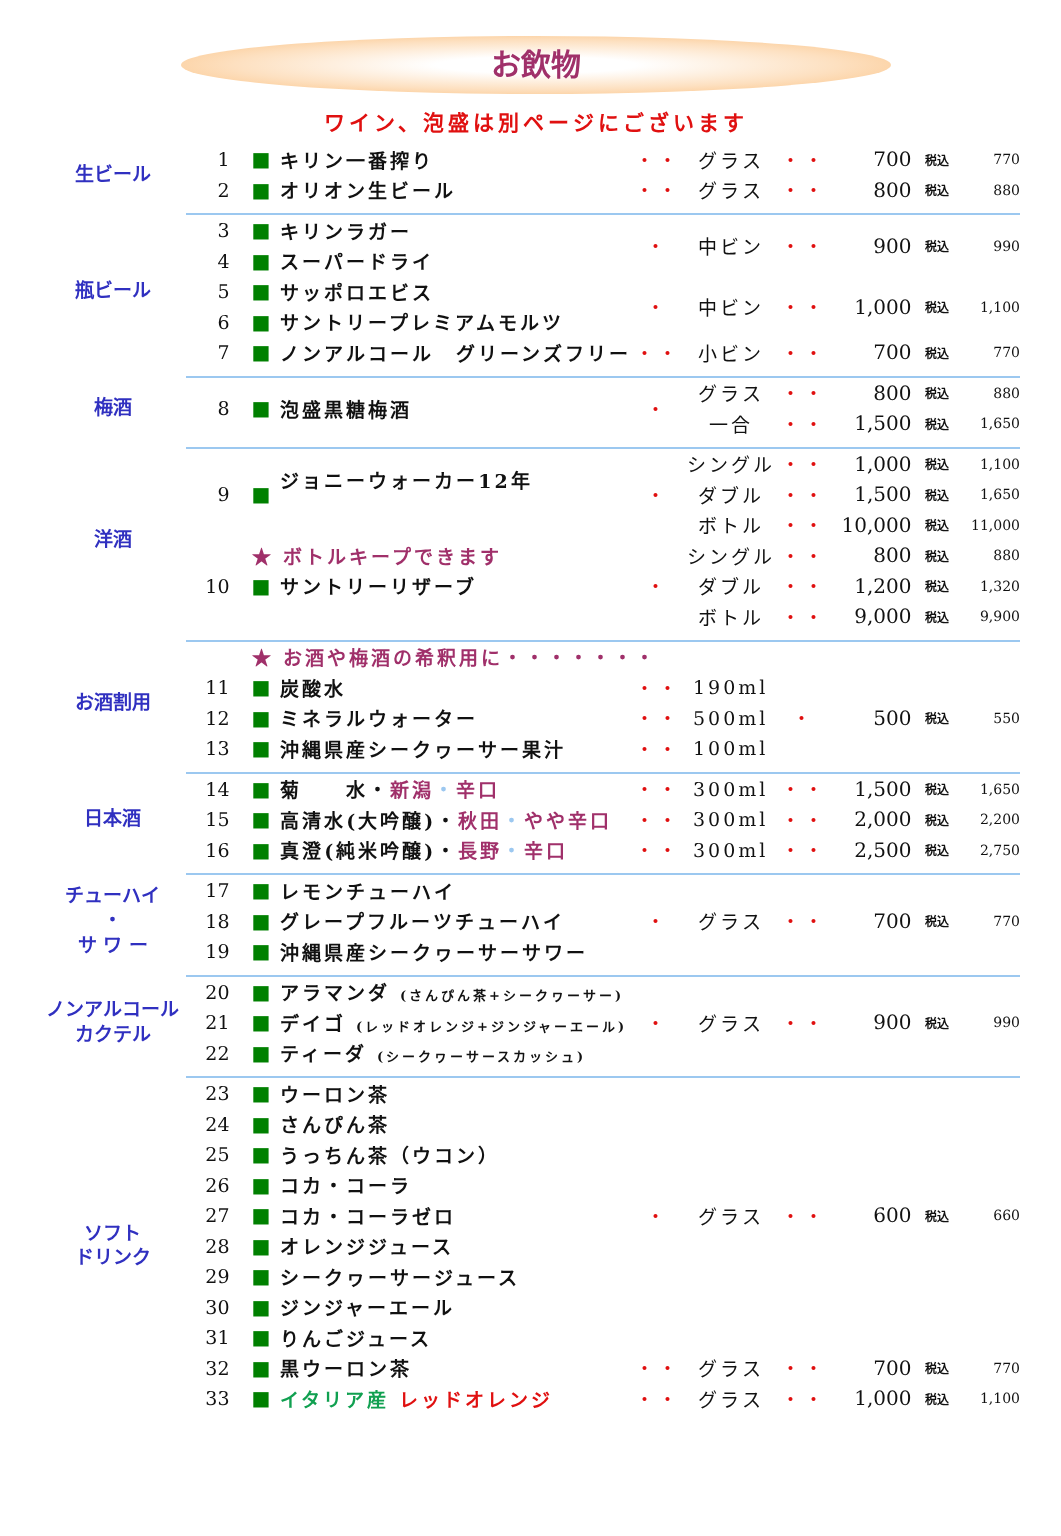お飲物
ワイン、泡盛は別ページにございます
| 生ビール | 1 | ■ | キリン一番搾り | ・・ | グラス | ・・ | 700 | 税込 | 770 |
| | 2 | ■ | オリオン生ビール | ・・ | グラス | ・・ | 800 | 税込 | 880 |
| 瓶ビール | 3 | ■ | キリンラガー | ・ | 中ビン | ・・ | 900 | 税込 | 990 |
| | 4 | ■ | スーパードライ | | | | | | |
| | 5 | ■ | サッポロエビス | ・ | 中ビン | ・・ | 1,000 | 税込 | 1,100 |
| | 6 | ■ | サントリープレミアムモルツ | | | | | | |
| | 7 | ■ | ノンアルコール グリーンズフリー | ・・ | 小ビン | ・・ | 700 | 税込 | 770 |
| 梅酒 | 8 | ■ | 泡盛黒糖梅酒 | ・ | グラス | ・・ | 800 | 税込 | 880 |
| | | | | | 一合 | ・・ | 1,500 | 税込 | 1,650 |
| 洋酒 | 9 | ■ | ジョニーウォーカー12年 | ・ | シングル | ・・ | 1,000 | 税込 | 1,100 |
| | | | | | ダブル | ・・ | 1,500 | 税込 | 1,650 |
| | | | | | ボトル | ・・ | 10,000 | 税込 | 11,000 |
| | | ★ ボトルキープできます | | ・ | シングル | ・・ | 800 | 税込 | 880 |
| | 10 | ■ | サントリーリザーブ | | ダブル | ・・ | 1,200 | 税込 | 1,320 |
| | | | | | ボトル | ・・ | 9,000 | 税込 | 9,900 |
| お酒割用 | | ★ お酒や梅酒の希釈用に・・・・・・・ | | | | | | | |
| | 11 | ■ | 炭酸水 | ・・ | 190ml | ・ | 500 | 税込 | 550 |
| | 12 | ■ | ミネラルウォーター | ・・ | 500ml | | | | |
| | 13 | ■ | 沖縄県産シークヮーサー果汁 | ・・ | 100ml | | | | |
| 日本酒 | 14 | ■ | 菊 水・ 新潟 ・ 辛口 | ・・ | 300ml | ・・ | 1,500 | 税込 | 1,650 |
| | 15 | ■ | 高清水(大吟醸)・ 秋田 ・ やや辛口 | ・・ | 300ml | ・・ | 2,000 | 税込 | 2,200 |
| | 16 | ■ | 真澄(純米吟醸)・ 長野 ・ 辛口 | ・・ | 300ml | ・・ | 2,500 | 税込 | 2,750 |
| チューハイ ・ サ ワ ー | 17 | ■ | レモンチューハイ | ・ | グラス | ・・ | 700 | 税込 | 770 |
| | 18 | ■ | グレープフルーツチューハイ | | | | | | |
| | 19 | ■ | 沖縄県産シークヮーサーサワー | | | | | | |
| ノンアルコール カクテル | 20 | ■ | アラマンダ (さんぴん茶+シークヮーサー) | ・ | グラス | ・・ | 900 | 税込 | 990 |
| | 21 | ■ | デイゴ (レッドオレンジ+ジンジャーエール) | | | | | | |
| | 22 | ■ | ティーダ (シークヮーサースカッシュ) | | | | | | |
| ソフト ドリンク | 23 | ■ | ウーロン茶 | ・ | グラス | ・・ | 600 | 税込 | 660 |
| | 24 | ■ | さんぴん茶 | | | | | | |
| | 25 | ■ | うっちん茶（ウコン） | | | | | | |
| | 26 | ■ | コカ・コーラ | | | | | | |
| | 27 | ■ | コカ・コーラゼロ | | | | | | |
| | 28 | ■ | オレンジジュース | | | | | | |
| | 29 | ■ | シークヮーサージュース | | | | | | |
| | 30 | ■ | ジンジャーエール | | | | | | |
| | 31 | ■ | りんごジュース | | | | | | |
| | 32 | ■ | 黒ウーロン茶 | ・・ | グラス | ・・ | 700 | 税込 | 770 |
| | 33 | ■ | イタリア産 レッドオレンジ | ・・ | グラス | ・・ | 1,000 | 税込 | 1,100 |